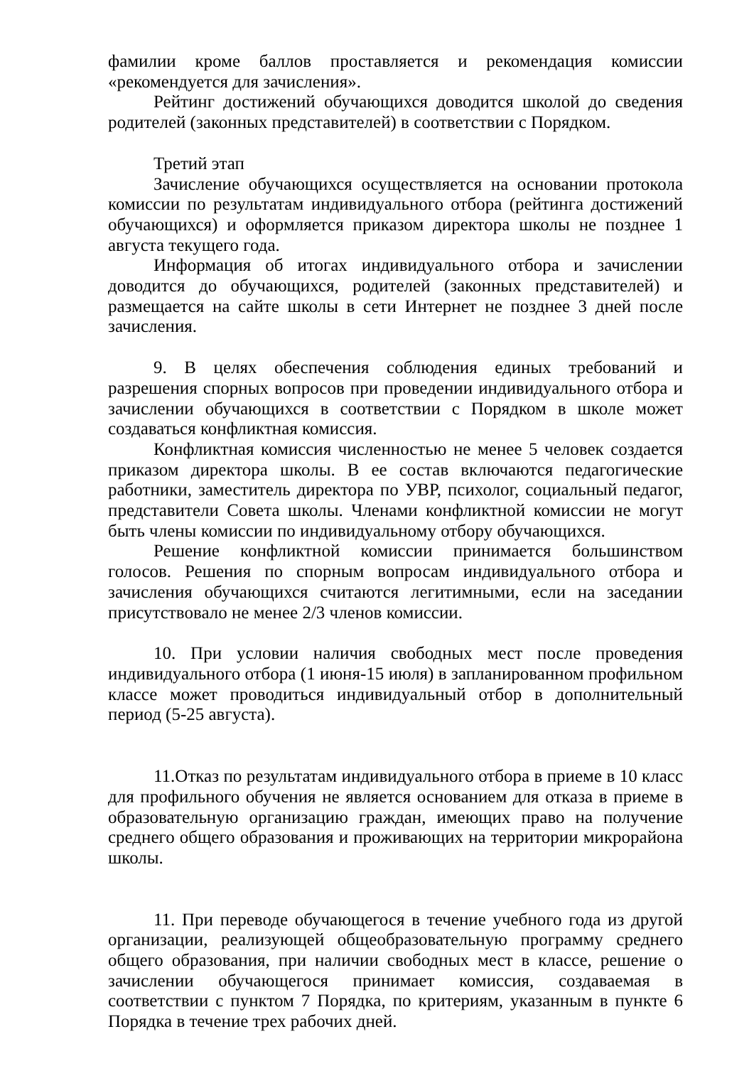фамилии кроме баллов проставляется и рекомендация комиссии «рекомендуется для зачисления».
Рейтинг достижений обучающихся доводится школой до сведения родителей (законных представителей) в соответствии с Порядком.
Третий этап
Зачисление обучающихся осуществляется на основании протокола комиссии по результатам индивидуального отбора (рейтинга достижений обучающихся) и оформляется приказом директора школы не позднее 1 августа текущего года.
Информация об итогах индивидуального отбора и зачислении доводится до обучающихся, родителей (законных представителей) и размещается на сайте школы в сети Интернет не позднее 3 дней после зачисления.
9. В целях обеспечения соблюдения единых требований и разрешения спорных вопросов при проведении индивидуального отбора и зачислении обучающихся в соответствии с Порядком в школе может создаваться конфликтная комиссия.
Конфликтная комиссия численностью не менее 5 человек создается приказом директора школы. В ее состав включаются педагогические работники, заместитель директора по УВР, психолог, социальный педагог, представители Совета школы. Членами конфликтной комиссии не могут быть члены комиссии по индивидуальному отбору обучающихся.
Решение конфликтной комиссии принимается большинством голосов. Решения по спорным вопросам индивидуального отбора и зачисления обучающихся считаются легитимными, если на заседании присутствовало не менее 2/3 членов комиссии.
10. При условии наличия свободных мест после проведения индивидуального отбора (1 июня-15 июля) в запланированном профильном классе может проводиться индивидуальный отбор в дополнительный период (5-25 августа).
11.Отказ по результатам индивидуального отбора в приеме в 10 класс для профильного обучения не является основанием для отказа в приеме в образовательную организацию граждан, имеющих право на получение среднего общего образования и проживающих на территории микрорайона школы.
11. При переводе обучающегося в течение учебного года из другой организации, реализующей общеобразовательную программу среднего общего образования, при наличии свободных мест в классе, решение о зачислении обучающегося принимает комиссия, создаваемая в соответствии с пунктом 7 Порядка, по критериям, указанным в пункте 6 Порядка в течение трех рабочих дней.